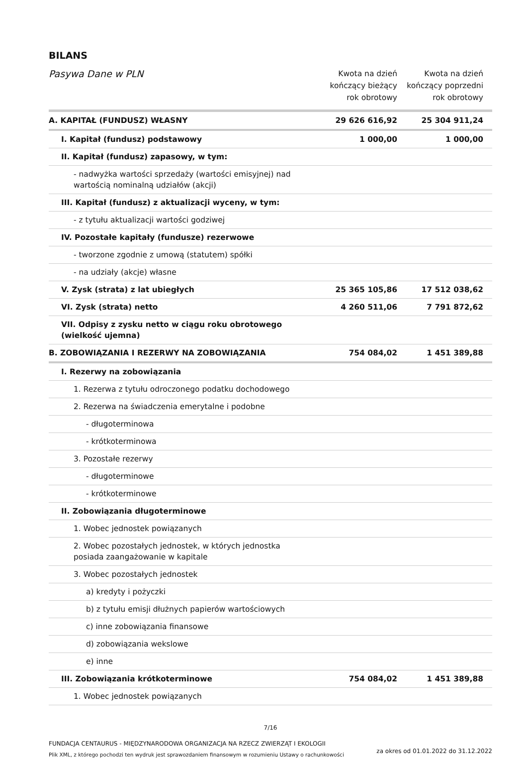BILANS
| Pasywa Dane w PLN | Kwota na dzień kończący bieżący rok obrotowy | Kwota na dzień kończący poprzedni rok obrotowy |
| --- | --- | --- |
| A. KAPITAŁ (FUNDUSZ) WŁASNY | 29 626 616,92 | 25 304 911,24 |
| I. Kapitał (fundusz) podstawowy | 1 000,00 | 1 000,00 |
| II. Kapitał (fundusz) zapasowy, w tym: | | |
| - nadwyżka wartości sprzedaży (wartości emisyjnej) nad wartością nominalną udziałów (akcji) | | |
| III. Kapitał (fundusz) z aktualizacji wyceny, w tym: | | |
| - z tytułu aktualizacji wartości godziwej | | |
| IV. Pozostałe kapitały (fundusze) rezerwowe | | |
| - tworzone zgodnie z umową (statutem) spółki | | |
| - na udziały (akcje) własne | | |
| V. Zysk (strata) z lat ubiegłych | 25 365 105,86 | 17 512 038,62 |
| VI. Zysk (strata) netto | 4 260 511,06 | 7 791 872,62 |
| VII. Odpisy z zysku netto w ciągu roku obrotowego (wielkość ujemna) | | |
| B. ZOBOWIĄZANIA I REZERWY NA ZOBOWIĄZANIA | 754 084,02 | 1 451 389,88 |
| I. Rezerwy na zobowiązania | | |
| 1. Rezerwa z tytułu odroczonego podatku dochodowego | | |
| 2. Rezerwa na świadczenia emerytalne i podobne | | |
| - długoterminowa | | |
| - krótkoterminowa | | |
| 3. Pozostałe rezerwy | | |
| - długoterminowe | | |
| - krótkoterminowe | | |
| II. Zobowiązania długoterminowe | | |
| 1. Wobec jednostek powiązanych | | |
| 2. Wobec pozostałych jednostek, w których jednostka posiada zaangażowanie w kapitale | | |
| 3. Wobec pozostałych jednostek | | |
| a) kredyty i pożyczki | | |
| b) z tytułu emisji dłużnych papierów wartościowych | | |
| c) inne zobowiązania finansowe | | |
| d) zobowiązania wekslowe | | |
| e) inne | | |
| III. Zobowiązania krótkoterminowe | 754 084,02 | 1 451 389,88 |
| 1. Wobec jednostek powiązanych | | |
7/16
FUNDACJA CENTAURUS - MIĘDZYNARODOWA ORGANIZACJA NA RZECZ ZWIERZĄT I EKOLOGII
Plik XML, z którego pochodzi ten wydruk jest sprawozdaniem finansowym w rozumieniu Ustawy o rachunkowości
za okres od 01.01.2022 do 31.12.2022